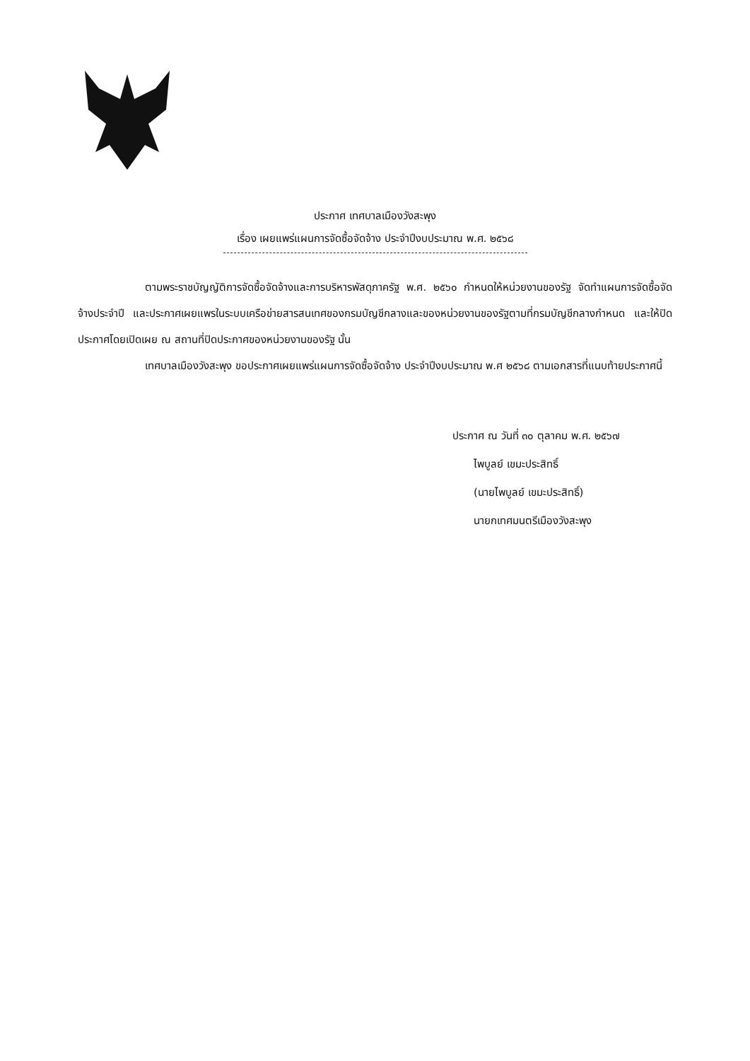ประกาศ เทศบาลเมืองวังสะพุง
เรื่อง เผยแพร่แผนการจัดซื้อจัดจ้าง ประจำปีงบประมาณ พ.ศ. ๒๕๖๘
ตามพระราชบัญญัติการจัดซื้อจัดจ้างและการบริหารพัสดุภาครัฐ พ.ศ. ๒๕๖๐ กำหนดให้หน่วยงานของรัฐ จัดทำแผนการจัดซื้อจัดจ้างประจำปี และประกาศเผยแพรในระบบเครือข่ายสารสนเทศของกรมบัญชีกลางและของหน่วยงานของรัฐตามที่กรมบัญชีกลางกำหนด และให้ปิดประกาศโดยเปิดเผย ณ สถานที่ปิดประกาศของหน่วยงานของรัฐ นั้น
เทศบาลเมืองวังสะพุง ขอประกาศเผยแพร่แผนการจัดซื้อจัดจ้าง ประจำปีงบประมาณ พ.ศ ๒๕๖๘ ตามเอกสารที่แนบท้ายประกาศนี้
ประกาศ ณ วันที่ ๓๐ ตุลาคม พ.ศ. ๒๕๖๗
ไพบูลย์ เขมะประสิทธิ์
(นายไพบูลย์ เขมะประสิทธิ์)
นายกเทศมนตรีเมืองวังสะพุง